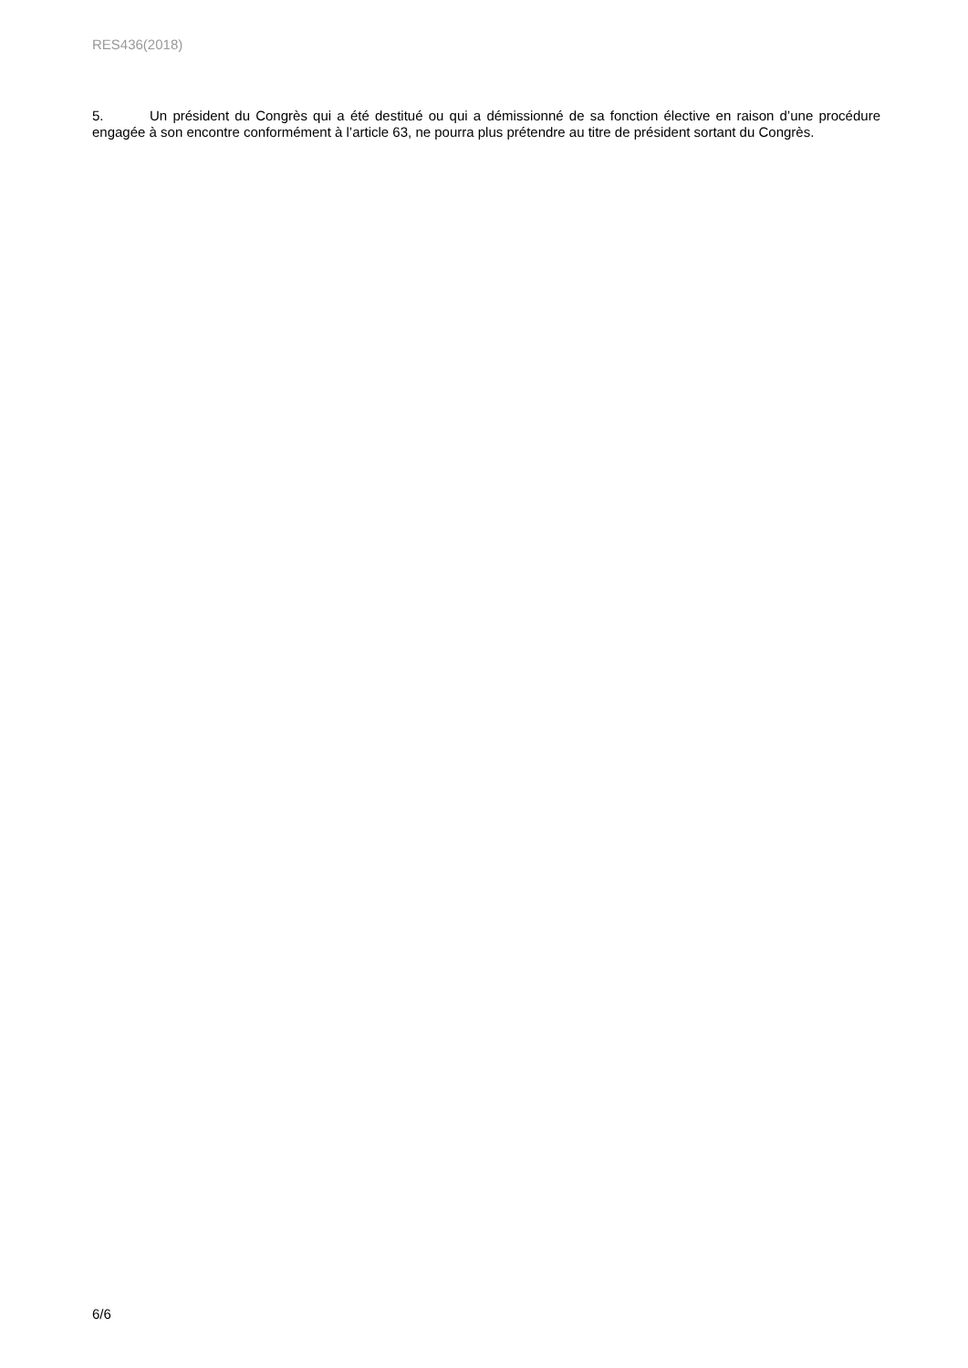RES436(2018)
5. Un président du Congrès qui a été destitué ou qui a démissionné de sa fonction élective en raison d’une procédure engagée à son encontre conformément à l’article 63, ne pourra plus prétendre au titre de président sortant du Congrès.
6/6